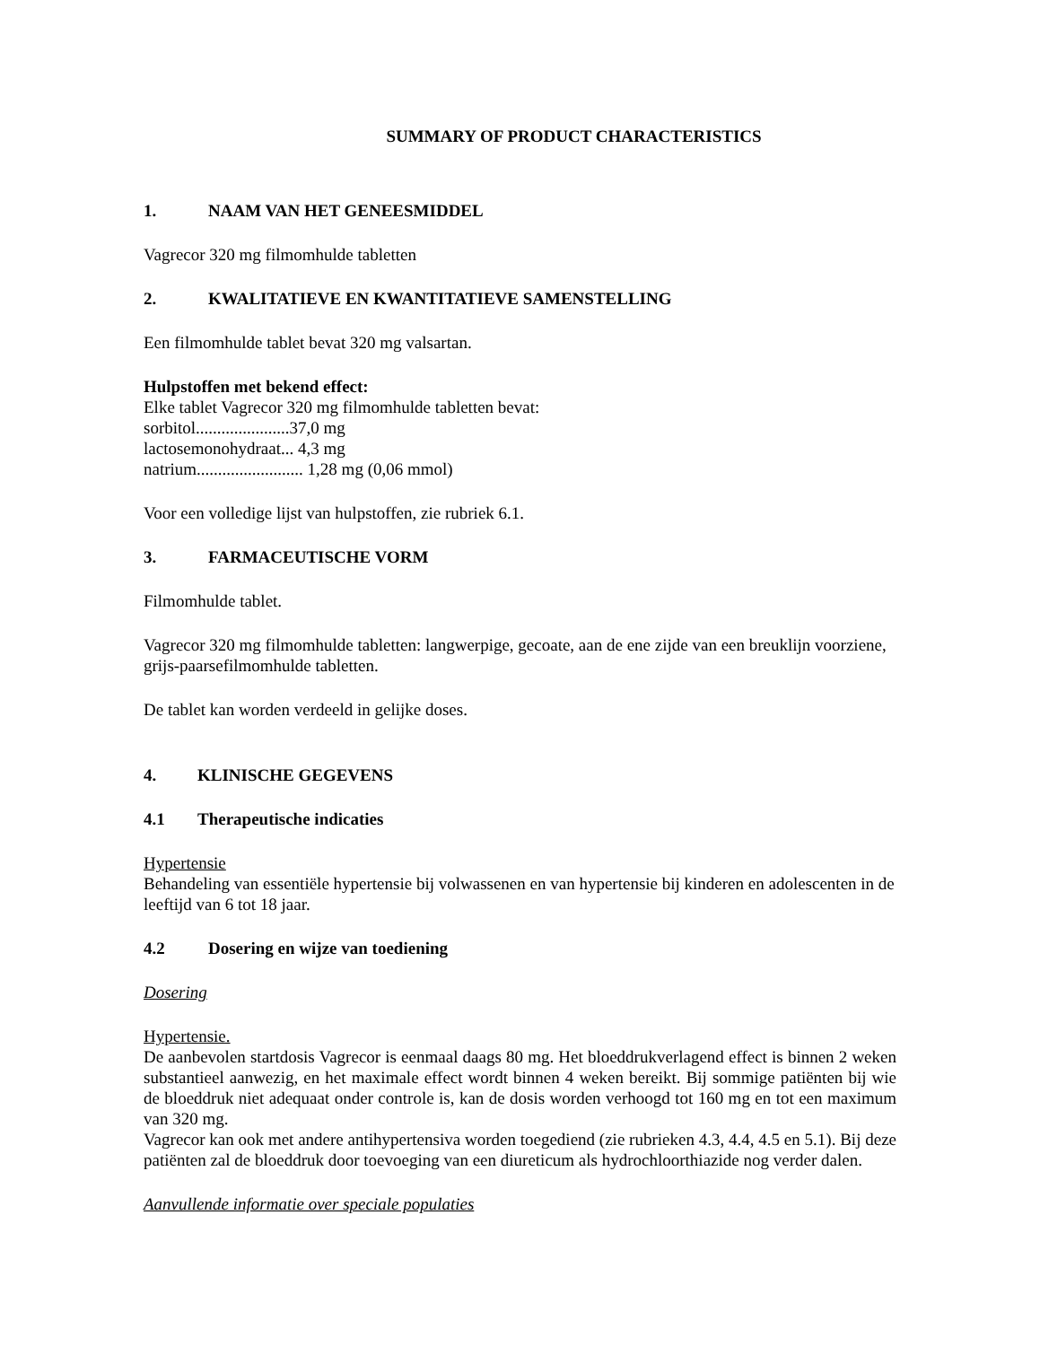SUMMARY OF PRODUCT CHARACTERISTICS
1. NAAM VAN HET GENEESMIDDEL
Vagrecor 320 mg filmomhulde tabletten
2. KWALITATIEVE EN KWANTITATIEVE SAMENSTELLING
Een filmomhulde tablet bevat 320 mg valsartan.
Hulpstoffen met bekend effect:
Elke tablet Vagrecor 320 mg filmomhulde tabletten bevat:
sorbitol......................37,0 mg
lactosemonohydraat... 4,3 mg
natrium......................... 1,28 mg (0,06 mmol)
Voor een volledige lijst van hulpstoffen, zie rubriek 6.1.
3. FARMACEUTISCHE VORM
Filmomhulde tablet.
Vagrecor 320 mg filmomhulde tabletten: langwerpige, gecoate, aan de ene zijde van een breuklijn voorziene, grijs-paarsefilmomhulde tabletten.
De tablet kan worden verdeeld in gelijke doses.
4. KLINISCHE GEGEVENS
4.1 Therapeutische indicaties
Hypertensie
Behandeling van essentiële hypertensie bij volwassenen en van hypertensie bij kinderen en adolescenten in de leeftijd van 6 tot 18 jaar.
4.2 Dosering en wijze van toediening
Dosering
Hypertensie.
De aanbevolen startdosis Vagrecor is eenmaal daags 80 mg. Het bloeddrukverlagend effect is binnen 2 weken substantieel aanwezig, en het maximale effect wordt binnen 4 weken bereikt. Bij sommige patiënten bij wie de bloeddruk niet adequaat onder controle is, kan de dosis worden verhoogd tot 160 mg en tot een maximum van 320 mg.
Vagrecor kan ook met andere antihypertensiva worden toegediend (zie rubrieken 4.3, 4.4, 4.5 en 5.1). Bij deze patiënten zal de bloeddruk door toevoeging van een diureticum als hydrochloorthiazide nog verder dalen.
Aanvullende informatie over speciale populaties